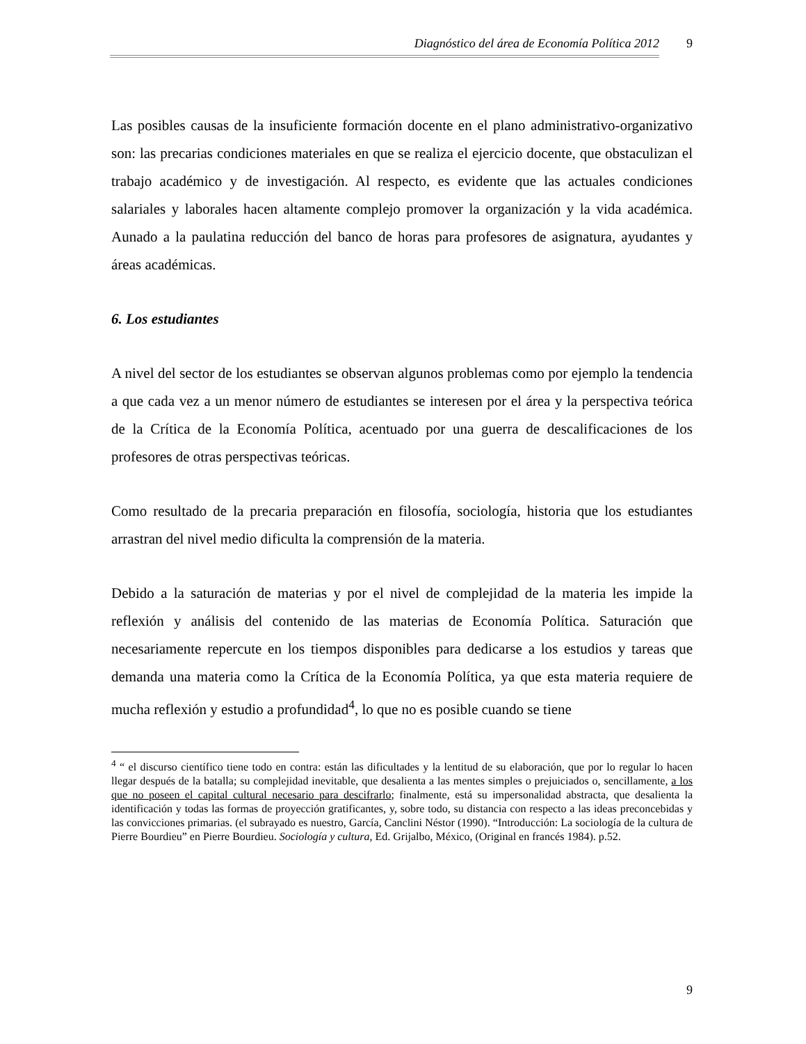Diagnóstico del área de Economía Política 2012 9
Las posibles causas de la insuficiente formación docente en el plano administrativo-organizativo son: las precarias condiciones materiales en que se realiza el ejercicio docente, que obstaculizan el trabajo académico y de investigación. Al respecto, es evidente que las actuales condiciones salariales y laborales hacen altamente complejo promover la organización y la vida académica. Aunado a la paulatina reducción del banco de horas para profesores de asignatura, ayudantes y áreas académicas.
6. Los estudiantes
A nivel del sector de los estudiantes se observan algunos problemas como por ejemplo la tendencia a que cada vez a un menor número de estudiantes se interesen por el área y la perspectiva teórica de la Crítica de la Economía Política, acentuado por una guerra de descalificaciones de los profesores de otras perspectivas teóricas.
Como resultado de la precaria preparación en filosofía, sociología, historia que los estudiantes arrastran del nivel medio dificulta la comprensión de la materia.
Debido a la saturación de materias y por el nivel de complejidad de la materia les impide la reflexión y análisis del contenido de las materias de Economía Política. Saturación que necesariamente repercute en los tiempos disponibles para dedicarse a los estudios y tareas que demanda una materia como la Crítica de la Economía Política, ya que esta materia requiere de mucha reflexión y estudio a profundidad<sup>4</sup>, lo que no es posible cuando se tiene
<sup>4</sup> “ el discurso científico tiene todo en contra: están las dificultades y la lentitud de su elaboración, que por lo regular lo hacen llegar después de la batalla; su complejidad inevitable, que desalienta a las mentes simples o prejuiciados o, sencillamente, a los que no poseen el capital cultural necesario para descifrarlo; finalmente, está su impersonalidad abstracta, que desalienta la identificación y todas las formas de proyección gratificantes, y, sobre todo, su distancia con respecto a las ideas preconcebidas y las convicciones primarias. (el subrayado es nuestro, García, Canclini Néstor (1990). “Introducción: La sociología de la cultura de Pierre Bourdieu” en Pierre Bourdieu. Sociología y cultura, Ed. Grijalbo, México, (Original en francés 1984). p.52.
9